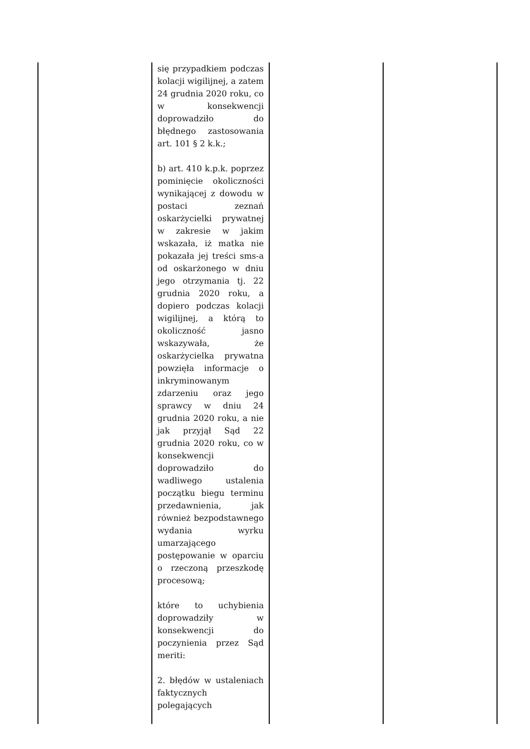| | się przypadkiem podczas kolacji wigilijnej, a zatem 24 grudnia 2020 roku, co w konsekwencji doprowadziło do błędnego zastosowania art. 101 § 2 k.k.; b) art. 410 k.p.k. poprzez pominięcie okoliczności wynikającej z dowodu w postaci zeznań oskarżycielki prywatnej w zakresie w jakim wskazała, iż matka nie pokazała jej treści sms-a od oskarżonego w dniu jego otrzymania tj. 22 grudnia 2020 roku, a dopiero podczas kolacji wigilijnej, a którą to okoliczność jasno wskazywała, że oskarżycielka prywatna powzięła informacje o inkryminowanym zdarzeniu oraz jego sprawcy w dniu 24 grudnia 2020 roku, a nie jak przyjął Sąd 22 grudnia 2020 roku, co w konsekwencji doprowadziło do wadliwego ustalenia początku biegu terminu przedawnienia, jak również bezpodstawnego wydania wyrku umarzającego postępowanie w oparciu o rzeczoną przeszkodę procesową; które to uchybienia doprowadziły w konsekwencji do poczynienia przez Sąd meriti: 2. błędów w ustaleniach faktycznych polegających | | |